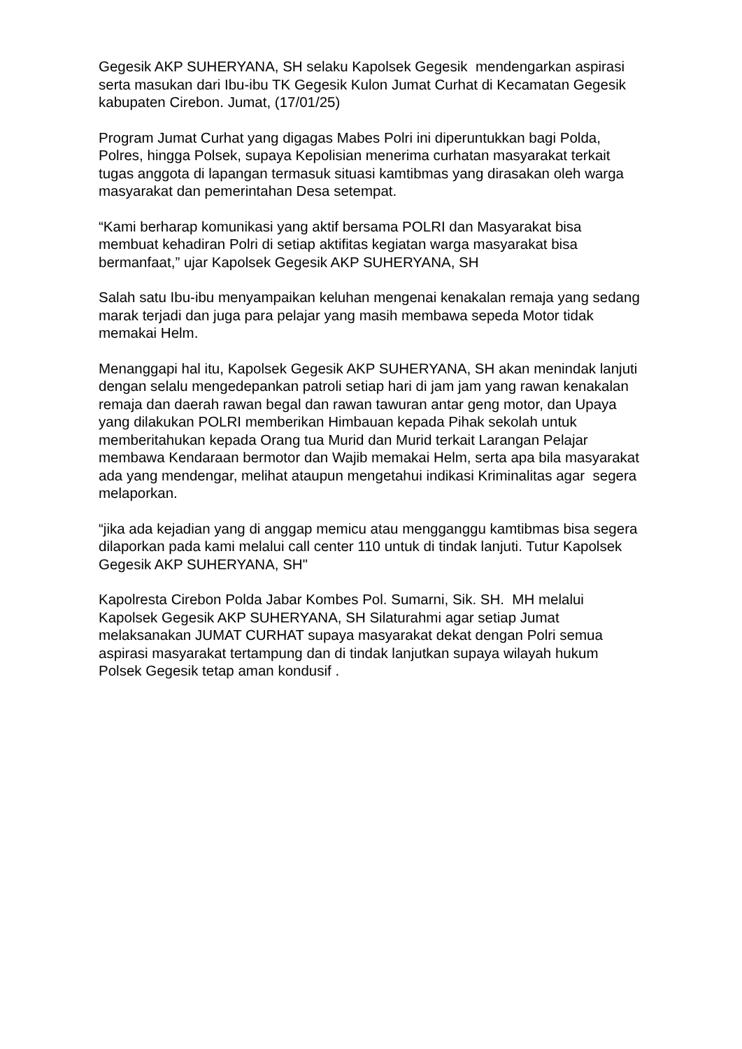Gegesik AKP SUHERYANA, SH selaku Kapolsek Gegesik mendengarkan aspirasi serta masukan dari Ibu-ibu TK Gegesik Kulon Jumat Curhat di Kecamatan Gegesik kabupaten Cirebon. Jumat, (17/01/25)
Program Jumat Curhat yang digagas Mabes Polri ini diperuntukkan bagi Polda, Polres, hingga Polsek, supaya Kepolisian menerima curhatan masyarakat terkait tugas anggota di lapangan termasuk situasi kamtibmas yang dirasakan oleh warga masyarakat dan pemerintahan Desa setempat.
“Kami berharap komunikasi yang aktif bersama POLRI dan Masyarakat bisa membuat kehadiran Polri di setiap aktifitas kegiatan warga masyarakat bisa bermanfaat,” ujar Kapolsek Gegesik AKP SUHERYANA, SH
Salah satu Ibu-ibu menyampaikan keluhan mengenai kenakalan remaja yang sedang marak terjadi dan juga para pelajar yang masih membawa sepeda Motor tidak memakai Helm.
Menanggapi hal itu, Kapolsek Gegesik AKP SUHERYANA, SH akan menindak lanjuti dengan selalu mengedepankan patroli setiap hari di jam jam yang rawan kenakalan remaja dan daerah rawan begal dan rawan tawuran antar geng motor, dan Upaya yang dilakukan POLRI memberikan Himbauan kepada Pihak sekolah untuk memberitahukan kepada Orang tua Murid dan Murid terkait Larangan Pelajar membawa Kendaraan bermotor dan Wajib memakai Helm, serta apa bila masyarakat ada yang mendengar, melihat ataupun mengetahui indikasi Kriminalitas agar segera melaporkan.
“jika ada kejadian yang di anggap memicu atau mengganggu kamtibmas bisa segera dilaporkan pada kami melalui call center 110 untuk di tindak lanjuti. Tutur Kapolsek Gegesik AKP SUHERYANA, SH"
Kapolresta Cirebon Polda Jabar Kombes Pol. Sumarni, Sik. SH. MH melalui Kapolsek Gegesik AKP SUHERYANA, SH Silaturahmi agar setiap Jumat melaksanakan JUMAT CURHAT supaya masyarakat dekat dengan Polri semua aspirasi masyarakat tertampung dan di tindak lanjutkan supaya wilayah hukum Polsek Gegesik tetap aman kondusif .